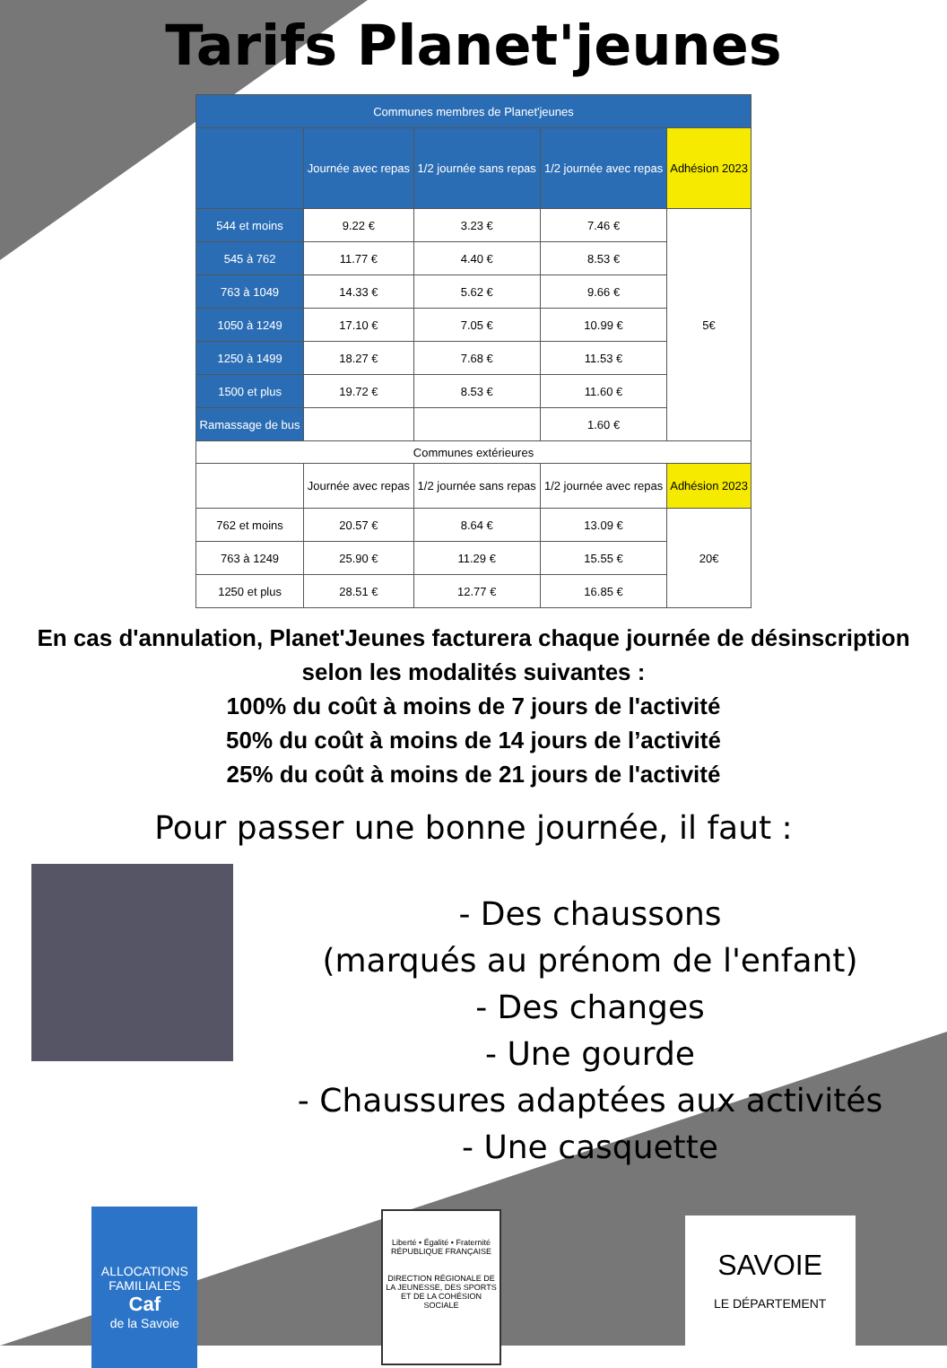Tarifs Planet'jeunes
| Communes membres de Planet'jeunes | | | | |
| --- | --- | --- | --- | --- |
| | Journée avec repas | 1/2 journée sans repas | 1/2 journée avec repas | Adhésion 2023 |
| 544 et moins | 9.22 € | 3.23 € | 7.46 € | 5€ |
| 545 à 762 | 11.77 € | 4.40 € | 8.53 € | |
| 763 à 1049 | 14.33 € | 5.62 € | 9.66 € | |
| 1050 à 1249 | 17.10 € | 7.05 € | 10.99 € | |
| 1250 à 1499 | 18.27 € | 7.68 € | 11.53 € | |
| 1500 et plus | 19.72 € | 8.53 € | 11.60 € | |
| Ramassage de bus | | | 1.60 € | |
| Communes extérieures | | | | |
| | Journée avec repas | 1/2 journée sans repas | 1/2 journée avec repas | Adhésion 2023 |
| 762 et moins | 20.57 € | 8.64 € | 13.09 € | 20€ |
| 763 à 1249 | 25.90 € | 11.29 € | 15.55 € | |
| 1250 et plus | 28.51 € | 12.77 € | 16.85 € | |
En cas d'annulation, Planet'Jeunes facturera chaque journée de désinscription
selon les modalités suivantes :
100% du coût à moins de 7 jours de l'activité
50% du coût à moins de 14 jours de l’activité
25% du coût à moins de 21 jours de l'activité
Pour passer une bonne journée, il faut :
- Des chaussons
(marqués au prénom de l'enfant)
- Des changes
- Une gourde
- Chaussures adaptées aux activités
- Une casquette
ALLOCATIONS FAMILIALES
Caf
de la Savoie
Liberté • Égalité • Fraternité
RÉPUBLIQUE FRANÇAISE
DIRECTION RÉGIONALE DE LA JEUNESSE, DES SPORTS ET DE LA COHÉSION SOCIALE
SAVOIE
LE DÉPARTEMENT